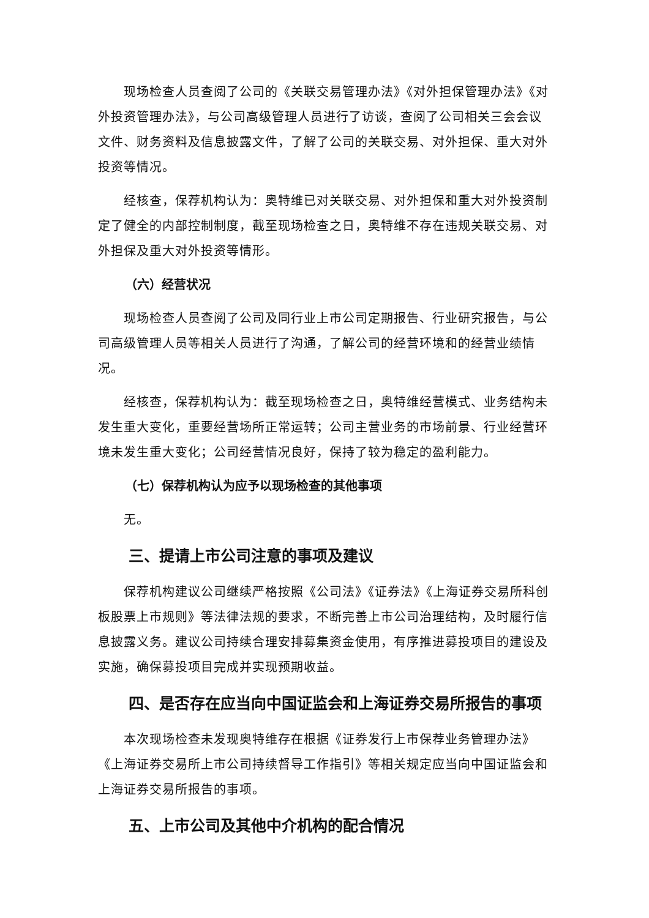现场检查人员查阅了公司的《关联交易管理办法》《对外担保管理办法》《对外投资管理办法》，与公司高级管理人员进行了访谈，查阅了公司相关三会会议文件、财务资料及信息披露文件，了解了公司的关联交易、对外担保、重大对外投资等情况。
经核查，保荐机构认为：奥特维已对关联交易、对外担保和重大对外投资制定了健全的内部控制制度，截至现场检查之日，奥特维不存在违规关联交易、对外担保及重大对外投资等情形。
（六）经营状况
现场检查人员查阅了公司及同行业上市公司定期报告、行业研究报告，与公司高级管理人员等相关人员进行了沟通，了解公司的经营环境和的经营业绩情况。
经核查，保荐机构认为：截至现场检查之日，奥特维经营模式、业务结构未发生重大变化，重要经营场所正常运转；公司主营业务的市场前景、行业经营环境未发生重大变化；公司经营情况良好，保持了较为稳定的盈利能力。
（七）保荐机构认为应予以现场检查的其他事项
无。
三、提请上市公司注意的事项及建议
保荐机构建议公司继续严格按照《公司法》《证券法》《上海证券交易所科创板股票上市规则》等法律法规的要求，不断完善上市公司治理结构，及时履行信息披露义务。建议公司持续合理安排募集资金使用，有序推进募投项目的建设及实施，确保募投项目完成并实现预期收益。
四、是否存在应当向中国证监会和上海证券交易所报告的事项
本次现场检查未发现奥特维存在根据《证券发行上市保荐业务管理办法》《上海证券交易所上市公司持续督导工作指引》等相关规定应当向中国证监会和上海证券交易所报告的事项。
五、上市公司及其他中介机构的配合情况